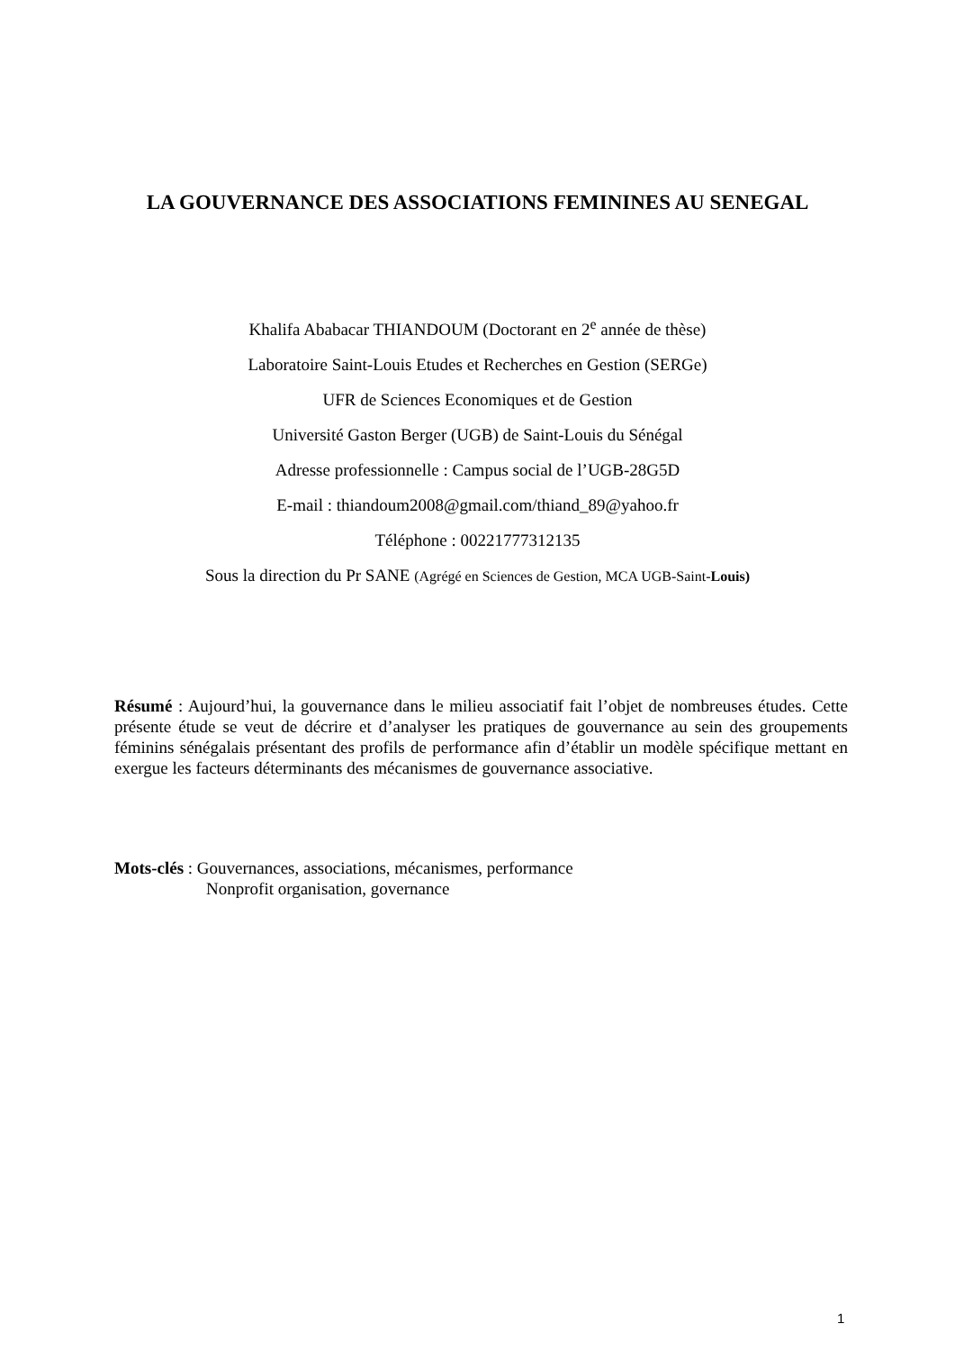LA GOUVERNANCE DES ASSOCIATIONS FEMININES AU SENEGAL
Khalifa Ababacar THIANDOUM (Doctorant en 2<sup>e</sup> année de thèse)
Laboratoire Saint-Louis Etudes et Recherches en Gestion (SERGe)
UFR de Sciences Economiques et de Gestion
Université Gaston Berger (UGB) de Saint-Louis du Sénégal
Adresse professionnelle : Campus social de l’UGB-28G5D
E-mail : thiandoum2008@gmail.com/thiand_89@yahoo.fr
Téléphone : 00221777312135
Sous la direction du Pr SANE (Agrégé en Sciences de Gestion, MCA UGB-Saint-Louis)
Résumé : Aujourd’hui, la gouvernance dans le milieu associatif fait l’objet de nombreuses études. Cette présente étude se veut de décrire et d’analyser les pratiques de gouvernance au sein des groupements féminins sénégalais présentant des profils de performance afin d’établir un modèle spécifique mettant en exergue les facteurs déterminants des mécanismes de gouvernance associative.
Mots-clés : Gouvernances, associations, mécanismes, performance
Nonprofit organisation, governance
1